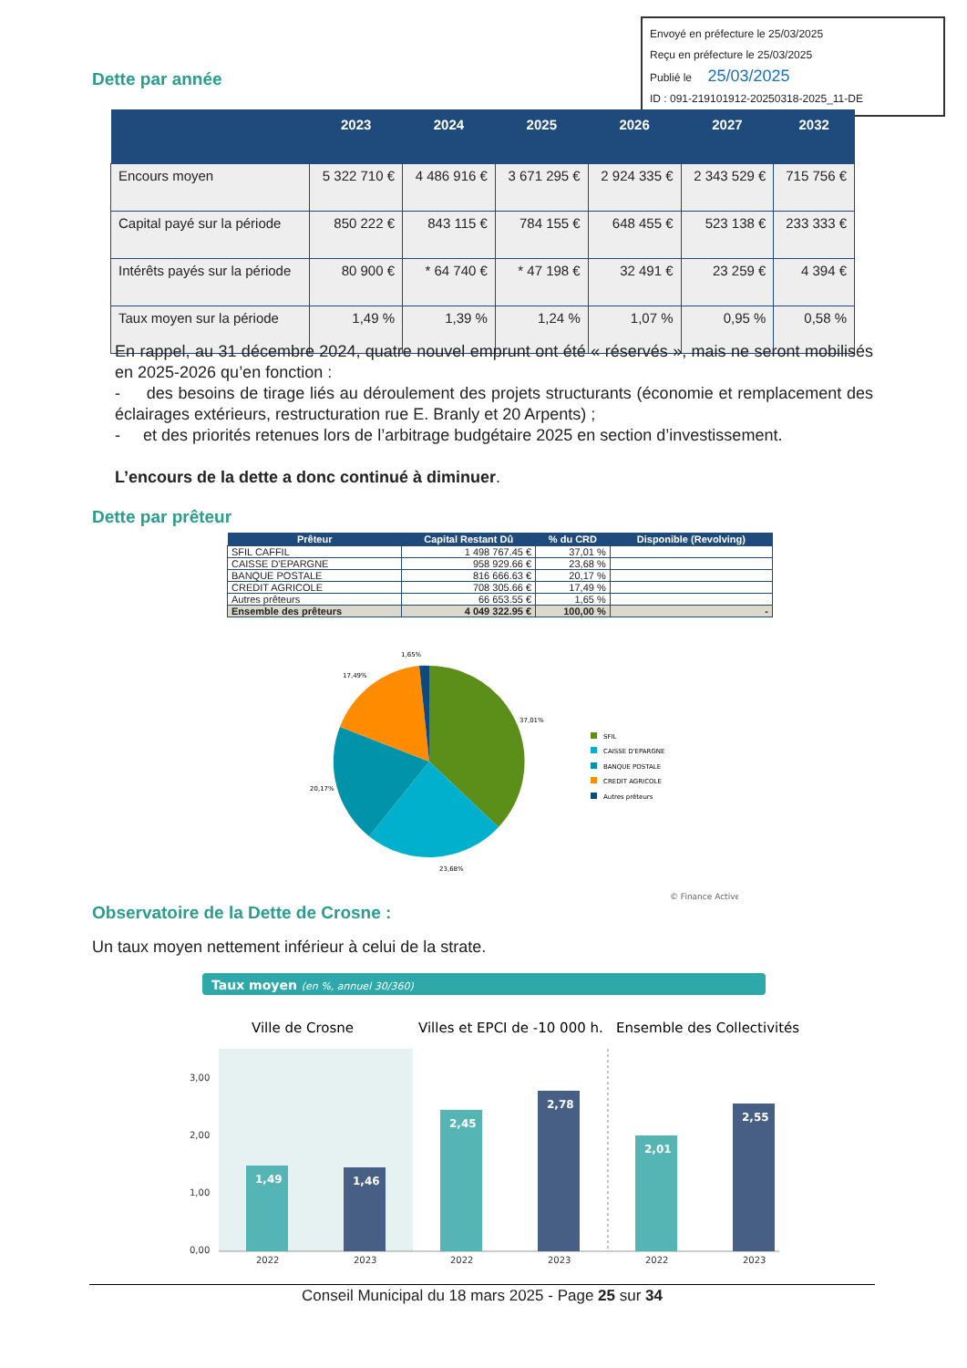Envoyé en préfecture le 25/03/2025
Reçu en préfecture le 25/03/2025
Publié le 25/03/2025
ID : 091-219101912-20250318-2025_11-DE
Dette par année
| | 2023 | 2024 | 2025 | 2026 | 2027 | 2032 |
| --- | --- | --- | --- | --- | --- | --- |
| Encours moyen | 5 322 710 € | 4 486 916 € | 3 671 295 € | 2 924 335 € | 2 343 529 € | 715 756 € |
| Capital payé sur la période | 850 222 € | 843 115 € | 784 155 € | 648 455 € | 523 138 € | 233 333 € |
| Intérêts payés sur la période | 80 900 € | * 64 740 € | * 47 198 € | 32 491 € | 23 259 € | 4 394 € |
| Taux moyen sur la période | 1,49 % | 1,39 % | 1,24 % | 1,07 % | 0,95 % | 0,58 % |
En rappel, au 31 décembre 2024, quatre nouvel emprunt ont été « réservés », mais ne seront mobilisés en 2025-2026 qu’en fonction :
- des besoins de tirage liés au déroulement des projets structurants (économie et remplacement des éclairages extérieurs, restructuration rue E. Branly et 20 Arpents) ;
- et des priorités retenues lors de l’arbitrage budgétaire 2025 en section d’investissement.
L’encours de la dette a donc continué à diminuer.
Dette par prêteur
| Prêteur | Capital Restant Dû | % du CRD | Disponible (Revolving) |
| --- | --- | --- | --- |
| SFIL CAFFIL | 1 498 767.45 € | 37,01 % | |
| CAISSE D'EPARGNE | 958 929.66 € | 23,68 % | |
| BANQUE POSTALE | 816 666.63 € | 20,17 % | |
| CREDIT AGRICOLE | 708 305.66 € | 17,49 % | |
| Autres prêteurs | 66 653.55 € | 1,65 % | |
| Ensemble des prêteurs | 4 049 322.95 € | 100,00 % | - |
1,65%
17,49%
37,01%
20,17%
23,68%
SFIL
CAISSE D'EPARGNE
BANQUE POSTALE
CREDIT AGRICOLE
Autres prêteurs
© Finance Active
Observatoire de la Dette de Crosne :
Un taux moyen nettement inférieur à celui de la strate.
Taux moyen (en %, annuel 30/360)
Ville de Crosne
Villes et EPCI de -10 000 h.
Ensemble des Collectivités
3,00
2,00
1,00
0,00
1,49
1,46
2,45
2,78
2,01
2,55
2022
2023
2022
2023
2022
2023
Conseil Municipal du 18 mars 2025 - Page 25 sur 34